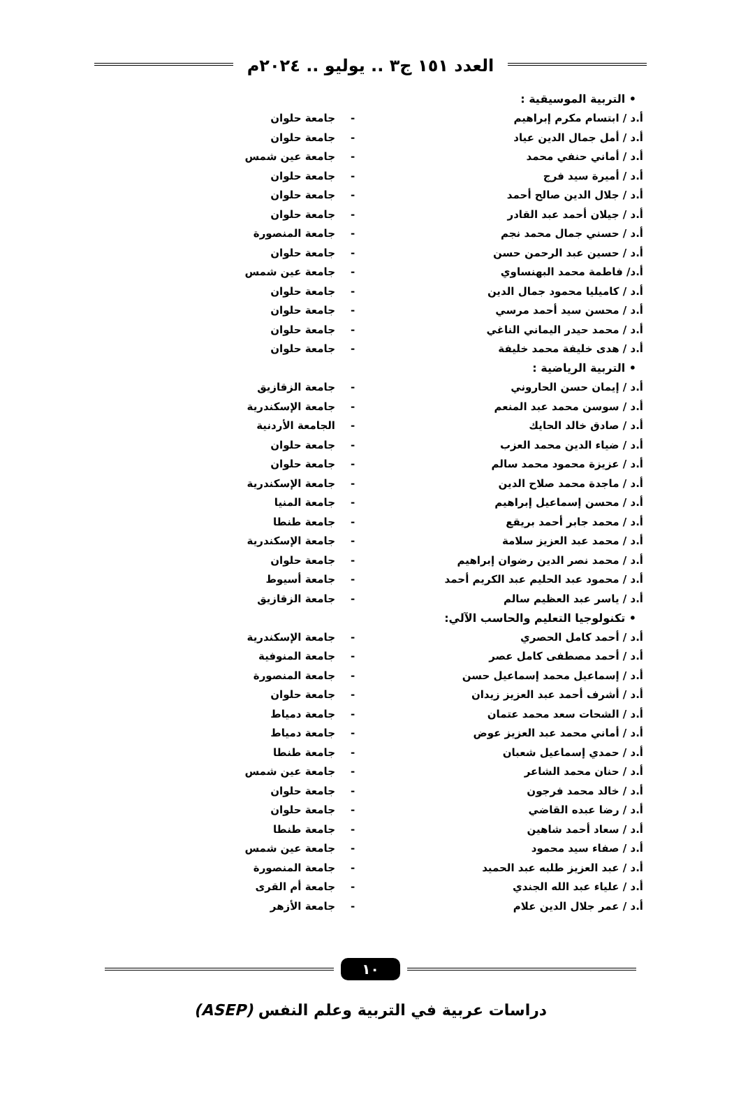العدد ١٥١ ج٣ .. يوليو .. ٢٠٢٤م
| • التربية الموسيقية : | | |
| أ.د / ابتسام مكرم إبراهيم | - | جامعة حلوان |
| أ.د / أمل جمال الدين عياد | - | جامعة حلوان |
| أ.د / أماني حنفي محمد | - | جامعة عين شمس |
| أ.د / أميرة سيد فرج | - | جامعة حلوان |
| أ.د / جلال الدين صالح أحمد | - | جامعة حلوان |
| أ.د / جيلان أحمد عبد القادر | - | جامعة حلوان |
| أ.د / حسني جمال محمد نجم | - | جامعة المنصورة |
| أ.د / حسين عبد الرحمن حسن | - | جامعة حلوان |
| أ.د/ فاطمة محمد البهنساوي | - | جامعة عين شمس |
| أ.د / كاميليا محمود جمال الدين | - | جامعة حلوان |
| أ.د / محسن سيد أحمد مرسي | - | جامعة حلوان |
| أ.د / محمد حيدر اليماني الناغي | - | جامعة حلوان |
| أ.د / هدى خليفة محمد خليفة | - | جامعة حلوان |
| • التربية الرياضية : | | |
| أ.د / إيمان حسن الحاروني | - | جامعة الزقازيق |
| أ.د / سوسن محمد عبد المنعم | - | جامعة الإسكندرية |
| أ.د / صادق خالد الحايك | - | الجامعة الأردنية |
| أ.د / ضياء الدين محمد العزب | - | جامعة حلوان |
| أ.د / عزيزة محمود محمد سالم | - | جامعة حلوان |
| أ.د / ماجدة محمد صلاح الدين | - | جامعة الإسكندرية |
| أ.د / محسن إسماعيل إبراهيم | - | جامعة المنيا |
| أ.د / محمد جابر أحمد بريقع | - | جامعة طنطا |
| أ.د / محمد عبد العزيز سلامة | - | جامعة الإسكندرية |
| أ.د / محمد نصر الدين رضوان إبراهيم | - | جامعة حلوان |
| أ.د / محمود عبد الحليم عبد الكريم أحمد | - | جامعة أسيوط |
| أ.د / ياسر عبد العظيم سالم | - | جامعة الزقازيق |
| • تكنولوجيا التعليم والحاسب الآلي: | | |
| أ.د / أحمد كامل الحصري | - | جامعة الإسكندرية |
| أ.د / أحمد مصطفى كامل عصر | - | جامعة المنوفية |
| أ.د / إسماعيل محمد إسماعيل حسن | - | جامعة المنصورة |
| أ.د / أشرف أحمد عبد العزيز زيدان | - | جامعة حلوان |
| أ.د / الشحات سعد محمد عتمان | - | جامعة دمياط |
| أ.د / أماني محمد عبد العزيز عوض | - | جامعة دمياط |
| أ.د / حمدي إسماعيل شعبان | - | جامعة طنطا |
| أ.د / حنان محمد الشاعر | - | جامعة عين شمس |
| أ.د / خالد محمد فرجون | - | جامعة حلوان |
| أ.د / رضا عبده القاضي | - | جامعة حلوان |
| أ.د / سعاد أحمد شاهين | - | جامعة طنطا |
| أ.د / صفاء سيد محمود | - | جامعة عين شمس |
| أ.د / عبد العزيز طلبه عبد الحميد | - | جامعة المنصورة |
| أ.د / علياء عبد الله الجندي | - | جامعة أم القرى |
| أ.د / عمر جلال الدين علام | - | جامعة الأزهر |
١٠
دراسات عربية في التربية وعلم النفس (ASEP)